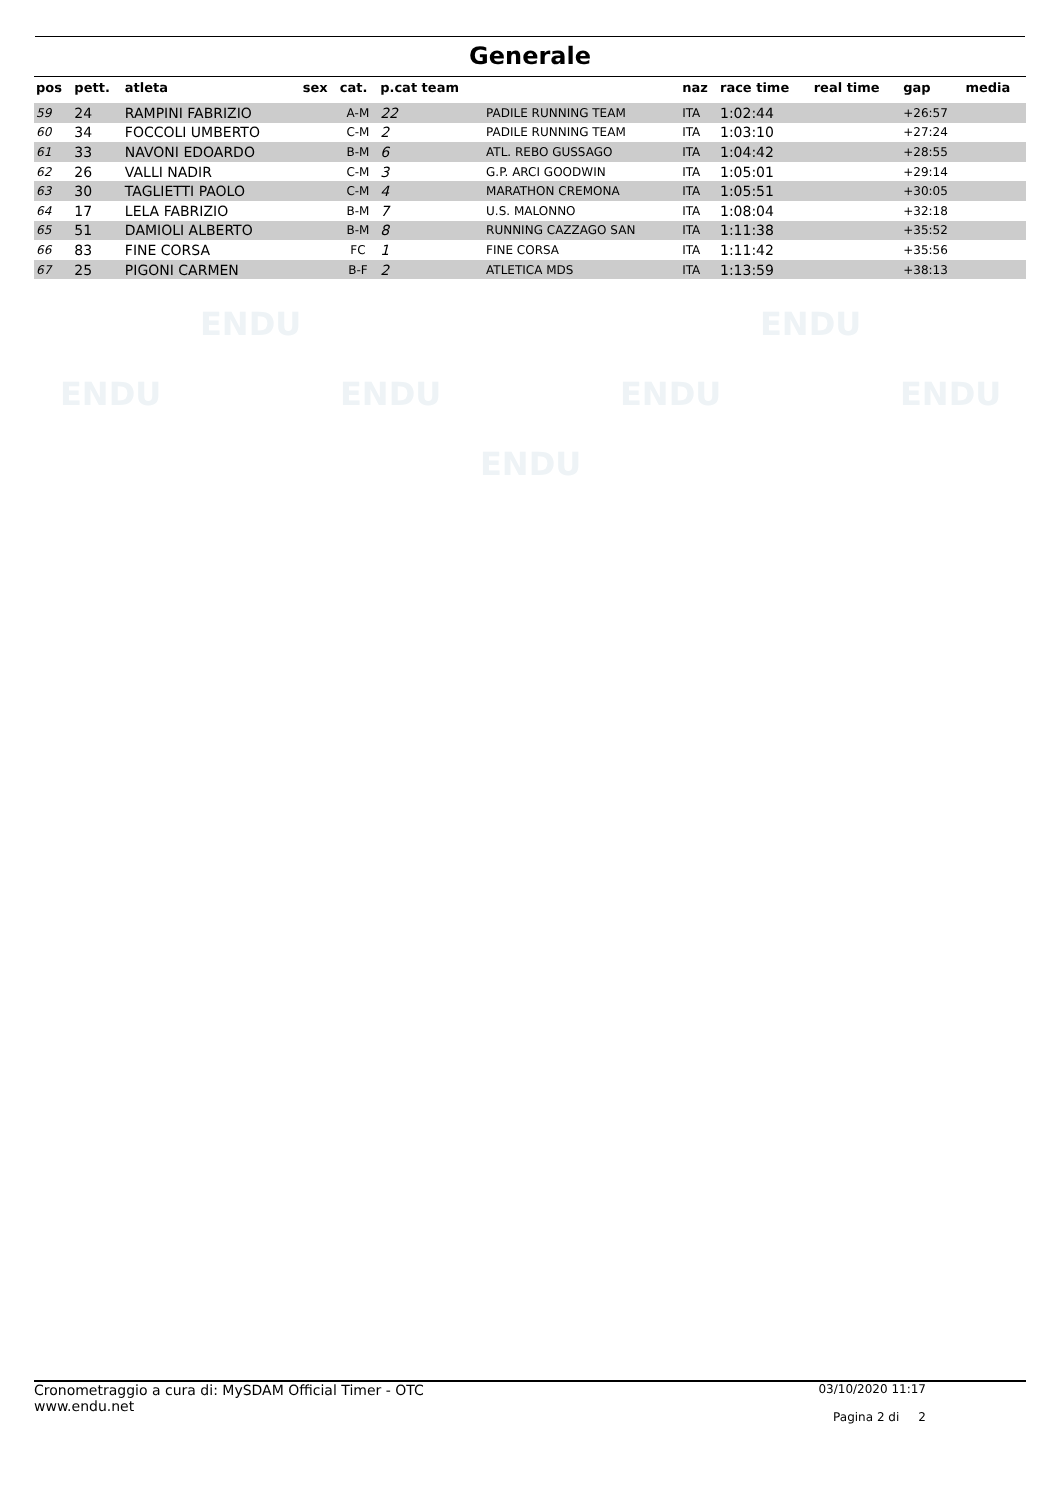Generale
| pos | pett. | atleta | sex | cat. | p.cat team | | naz | race time | real time | gap | media |
| --- | --- | --- | --- | --- | --- | --- | --- | --- | --- | --- | --- |
| 59 | 24 | RAMPINI FABRIZIO | | A-M | 22 | PADILE RUNNING TEAM | ITA | 1:02:44 | | +26:57 | |
| 60 | 34 | FOCCOLI UMBERTO | | C-M | 2 | PADILE RUNNING TEAM | ITA | 1:03:10 | | +27:24 | |
| 61 | 33 | NAVONI EDOARDO | | B-M | 6 | ATL. REBO GUSSAGO | ITA | 1:04:42 | | +28:55 | |
| 62 | 26 | VALLI NADIR | | C-M | 3 | G.P. ARCI GOODWIN | ITA | 1:05:01 | | +29:14 | |
| 63 | 30 | TAGLIETTI PAOLO | | C-M | 4 | MARATHON CREMONA | ITA | 1:05:51 | | +30:05 | |
| 64 | 17 | LELA FABRIZIO | | B-M | 7 | U.S. MALONNO | ITA | 1:08:04 | | +32:18 | |
| 65 | 51 | DAMIOLI ALBERTO | | B-M | 8 | RUNNING CAZZAGO SAN | ITA | 1:11:38 | | +35:52 | |
| 66 | 83 | FINE CORSA | | FC | 1 | FINE CORSA | ITA | 1:11:42 | | +35:56 | |
| 67 | 25 | PIGONI CARMEN | | B-F | 2 | ATLETICA MDS | ITA | 1:13:59 | | +38:13 | |
ENDU ENDU
ENDU ENDU ENDU ENDU
ENDU
Cronometraggio a cura di: MySDAM Official Timer - OTC
www.endu.net
03/10/2020 11:17
Pagina 2 di 2